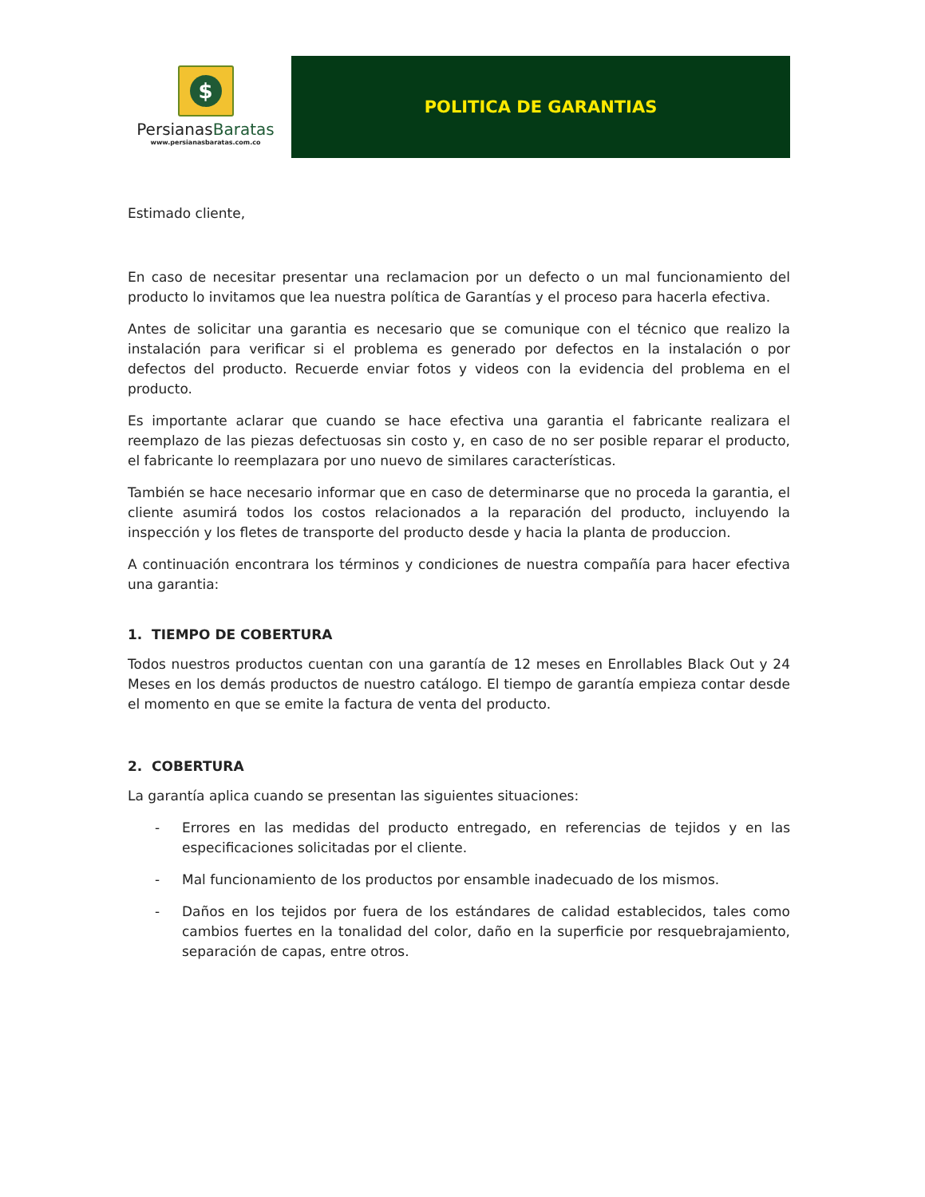$
PersianasBaratas
www.persianasbaratas.com.co
POLITICA DE GARANTIAS
Estimado cliente,
En caso de necesitar presentar una reclamacion por un defecto o un mal funcionamiento del producto lo invitamos que lea nuestra política de Garantías y el proceso para hacerla efectiva.
Antes de solicitar una garantia es necesario que se comunique con el técnico que realizo la instalación para verificar si el problema es generado por defectos en la instalación o por defectos del producto. Recuerde enviar fotos y videos con la evidencia del problema en el producto.
Es importante aclarar que cuando se hace efectiva una garantia el fabricante realizara el reemplazo de las piezas defectuosas sin costo y, en caso de no ser posible reparar el producto, el fabricante lo reemplazara por uno nuevo de similares características.
También se hace necesario informar que en caso de determinarse que no proceda la garantia, el cliente asumirá todos los costos relacionados a la reparación del producto, incluyendo la inspección y los fletes de transporte del producto desde y hacia la planta de produccion.
A continuación encontrara los términos y condiciones de nuestra compañía para hacer efectiva una garantia:
1. TIEMPO DE COBERTURA
Todos nuestros productos cuentan con una garantía de 12 meses en Enrollables Black Out y 24 Meses en los demás productos de nuestro catálogo. El tiempo de garantía empieza contar desde el momento en que se emite la factura de venta del producto.
2. COBERTURA
La garantía aplica cuando se presentan las siguientes situaciones:
- Errores en las medidas del producto entregado, en referencias de tejidos y en las especificaciones solicitadas por el cliente.
- Mal funcionamiento de los productos por ensamble inadecuado de los mismos.
- Daños en los tejidos por fuera de los estándares de calidad establecidos, tales como cambios fuertes en la tonalidad del color, daño en la superficie por resquebrajamiento, separación de capas, entre otros.